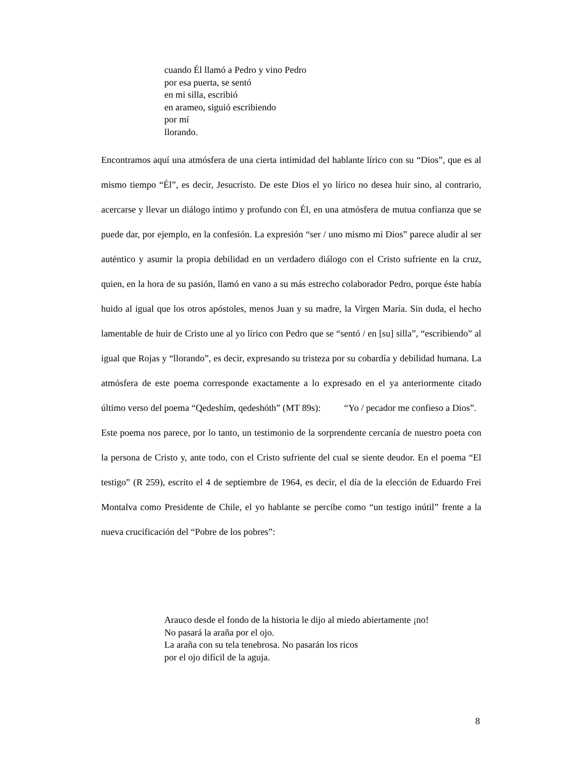cuando Él llamó a Pedro y vino Pedro
por esa puerta, se sentó
en mi silla, escribió
en arameo, siguió escribiendo
por mí
llorando.
Encontramos aquí una atmósfera de una cierta intimidad del hablante lírico con su “Dios”, que es al mismo tiempo “Él”, es decir, Jesucristo. De este Dios el yo lírico no desea huir sino, al contrario, acercarse y llevar un diálogo íntimo y profundo con Él, en una atmósfera de mutua confianza que se puede dar, por ejemplo, en la confesión. La expresión “ser / uno mismo mi Dios” parece aludir al ser auténtico y asumir la propia debilidad en un verdadero diálogo con el Cristo sufriente en la cruz, quien, en la hora de su pasión, llamó en vano a su más estrecho colaborador Pedro, porque éste había huido al igual que los otros apóstoles, menos Juan y su madre, la Virgen María. Sin duda, el hecho lamentable de huir de Cristo une al yo lírico con Pedro que se “sentó / en [su] silla”, “escribiendo” al igual que Rojas y “llorando”, es decir, expresando su tristeza por su cobardía y debilidad humana. La atmósfera de este poema corresponde exactamente a lo expresado en el ya anteriormente citado último verso del poema “Qedeshím, qedeshóth” (MT 89s): “Yo / pecador me confieso a Dios”.
Este poema nos parece, por lo tanto, un testimonio de la sorprendente cercanía de nuestro poeta con la persona de Cristo y, ante todo, con el Cristo sufriente del cual se siente deudor. En el poema “El testigo” (R 259), escrito el 4 de septiembre de 1964, es decir, el día de la elección de Eduardo Frei Montalva como Presidente de Chile, el yo hablante se percibe como “un testigo inútil” frente a la nueva crucificación del “Pobre de los pobres”:
Arauco desde el fondo de la historia le dijo al miedo abiertamente ¡no!
No pasará la araña por el ojo.
La araña con su tela tenebrosa. No pasarán los ricos
por el ojo difícil de la aguja.
8